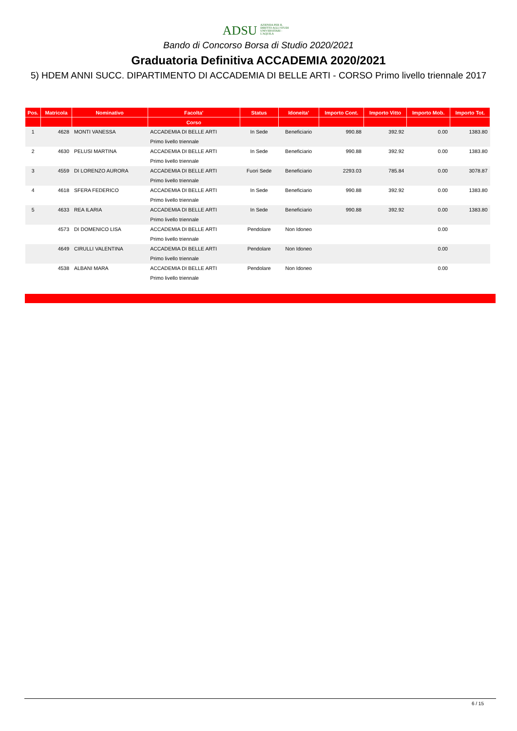ADSU AZIENDA PER IL DIRITTO AGLI STUDI UNIVERSITARI - L'AQUILA
Bando di Concorso Borsa di Studio 2020/2021
Graduatoria Definitiva ACCADEMIA 2020/2021
5) HDEM ANNI SUCC. DIPARTIMENTO DI ACCADEMIA DI BELLE ARTI - CORSO Primo livello triennale 2017
| Pos. | Matricola | Nominativo | Facolta' | Status | Idoneita' | Importo Cont. | Importo Vitto | Importo Mob. | Importo Tot. |
| --- | --- | --- | --- | --- | --- | --- | --- | --- | --- |
| | | | Corso | | | | | | |
| 1 | 4628 | MONTI VANESSA | ACCADEMIA DI BELLE ARTI | In Sede | Beneficiario | 990.88 | 392.92 | 0.00 | 1383.80 |
| | | | Primo livello triennale | | | | | | |
| 2 | 4630 | PELUSI MARTINA | ACCADEMIA DI BELLE ARTI | In Sede | Beneficiario | 990.88 | 392.92 | 0.00 | 1383.80 |
| | | | Primo livello triennale | | | | | | |
| 3 | 4559 | DI LORENZO AURORA | ACCADEMIA DI BELLE ARTI | Fuori Sede | Beneficiario | 2293.03 | 785.84 | 0.00 | 3078.87 |
| | | | Primo livello triennale | | | | | | |
| 4 | 4618 | SFERA FEDERICO | ACCADEMIA DI BELLE ARTI | In Sede | Beneficiario | 990.88 | 392.92 | 0.00 | 1383.80 |
| | | | Primo livello triennale | | | | | | |
| 5 | 4633 | REA ILARIA | ACCADEMIA DI BELLE ARTI | In Sede | Beneficiario | 990.88 | 392.92 | 0.00 | 1383.80 |
| | | | Primo livello triennale | | | | | | |
| | 4573 | DI DOMENICO LISA | ACCADEMIA DI BELLE ARTI | Pendolare | Non Idoneo | | | 0.00 | |
| | | | Primo livello triennale | | | | | | |
| | 4649 | CIRULLI VALENTINA | ACCADEMIA DI BELLE ARTI | Pendolare | Non Idoneo | | | 0.00 | |
| | | | Primo livello triennale | | | | | | |
| | 4538 | ALBANI MARA | ACCADEMIA DI BELLE ARTI | Pendolare | Non Idoneo | | | 0.00 | |
| | | | Primo livello triennale | | | | | | |
6 / 15